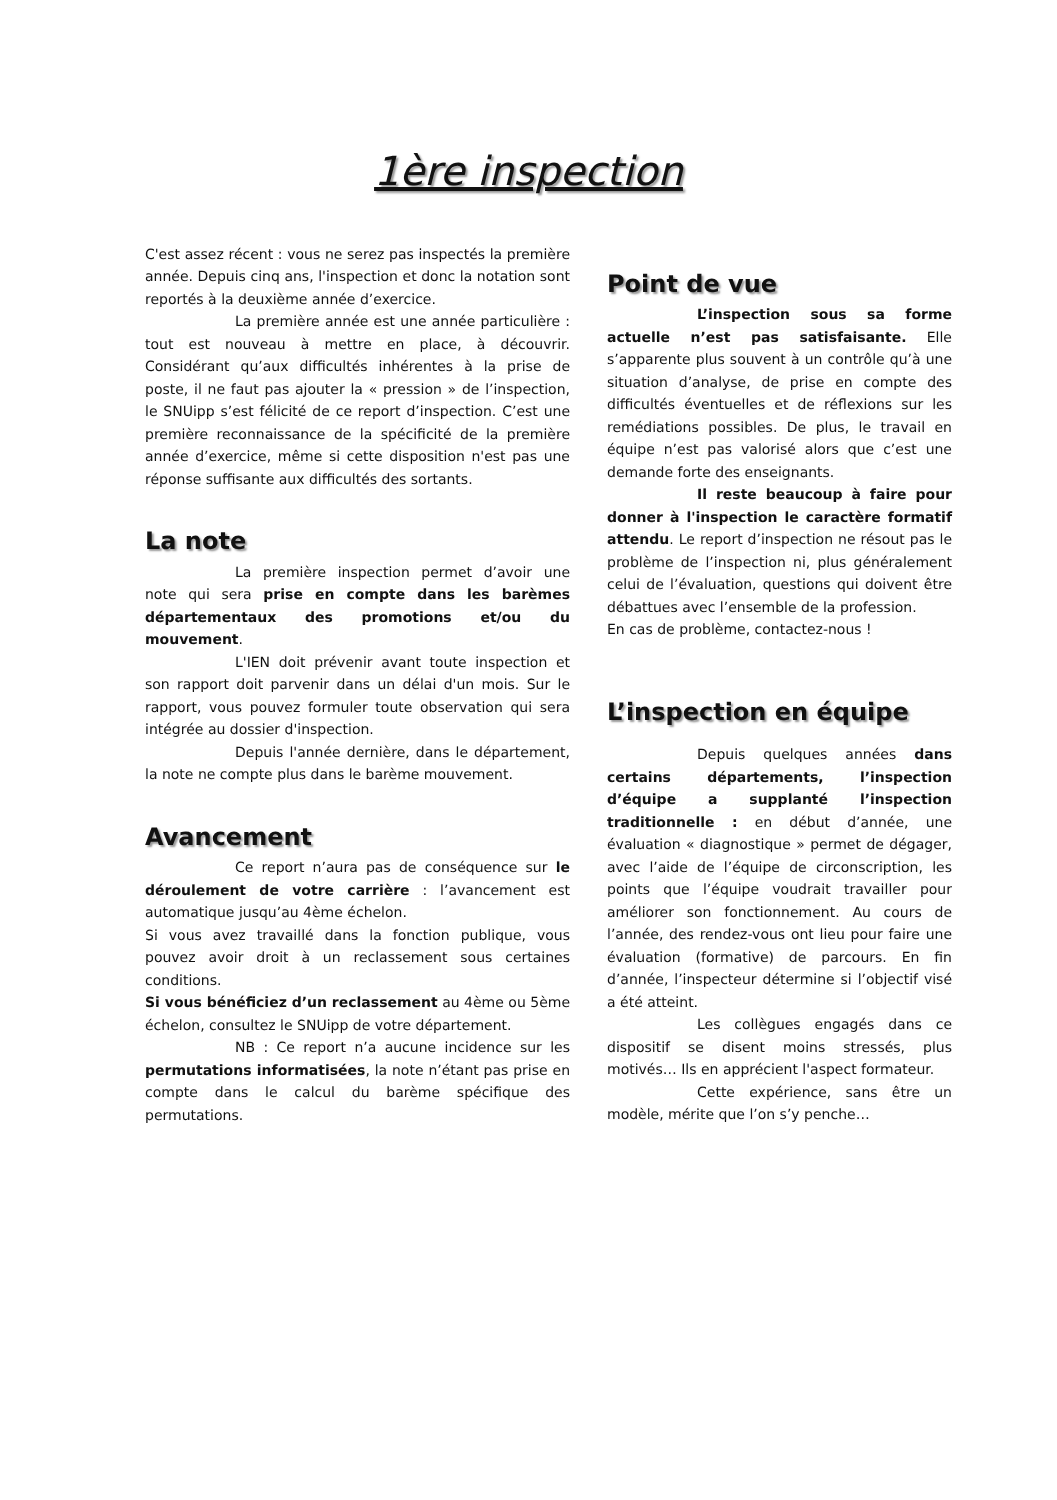1ère inspection
C'est assez récent : vous ne serez pas inspectés la première année. Depuis cinq ans, l'inspection et donc la notation sont reportés à la deuxième année d’exercice.
La première année est une année particulière : tout est nouveau à mettre en place, à découvrir. Considérant qu’aux difficultés inhérentes à la prise de poste, il ne faut pas ajouter la « pression » de l’inspection, le SNUipp s’est félicité de ce report d’inspection. C’est une première reconnaissance de la spécificité de la première année d’exercice, même si cette disposition n'est pas une réponse suffisante aux difficultés des sortants.
La note
La première inspection permet d’avoir une note qui sera prise en compte dans les barèmes départementaux des promotions et/ou du mouvement.
L'IEN doit prévenir avant toute inspection et son rapport doit parvenir dans un délai d'un mois. Sur le rapport, vous pouvez formuler toute observation qui sera intégrée au dossier d'inspection.
Depuis l'année dernière, dans le département, la note ne compte plus dans le barème mouvement.
Avancement
Ce report n’aura pas de conséquence sur le déroulement de votre carrière : l’avancement est automatique jusqu’au 4ème échelon.
Si vous avez travaillé dans la fonction publique, vous pouvez avoir droit à un reclassement sous certaines conditions.
Si vous bénéficiez d’un reclassement au 4ème ou 5ème échelon, consultez le SNUipp de votre département.
NB : Ce report n’a aucune incidence sur les permutations informatisées, la note n’étant pas prise en compte dans le calcul du barème spécifique des permutations.
Point de vue
L’inspection sous sa forme actuelle n’est pas satisfaisante. Elle s’apparente plus souvent à un contrôle qu’à une situation d’analyse, de prise en compte des difficultés éventuelles et de réflexions sur les remédiations possibles. De plus, le travail en équipe n’est pas valorisé alors que c’est une demande forte des enseignants.
Il reste beaucoup à faire pour donner à l'inspection le caractère formatif attendu. Le report d’inspection ne résout pas le problème de l’inspection ni, plus généralement celui de l’évaluation, questions qui doivent être débattues avec l’ensemble de la profession.
En cas de problème, contactez-nous !
L’inspection en équipe
Depuis quelques années dans certains départements, l’inspection d’équipe a supplanté l’inspection traditionnelle : en début d’année, une évaluation « diagnostique » permet de dégager, avec l’aide de l’équipe de circonscription, les points que l’équipe voudrait travailler pour améliorer son fonctionnement. Au cours de l’année, des rendez-vous ont lieu pour faire une évaluation (formative) de parcours. En fin d’année, l’inspecteur détermine si l’objectif visé a été atteint.
Les collègues engagés dans ce dispositif se disent moins stressés, plus motivés… Ils en apprécient l'aspect formateur.
Cette expérience, sans être un modèle, mérite que l’on s’y penche…